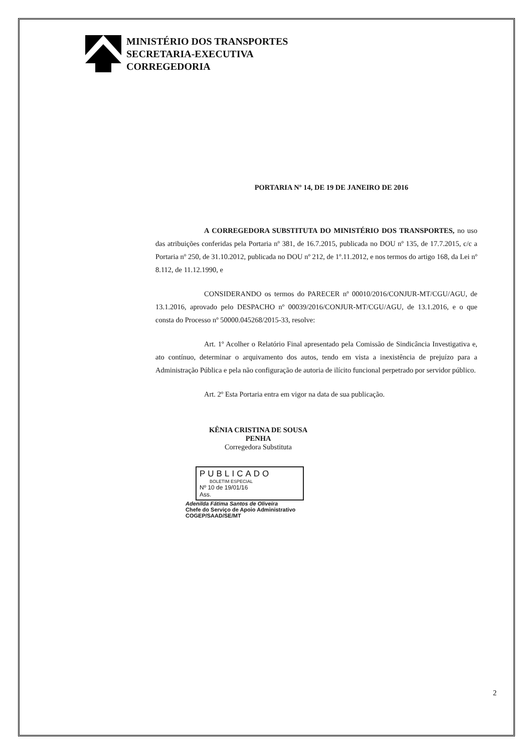MINISTÉRIO DOS TRANSPORTES
SECRETARIA-EXECUTIVA
CORREGEDORIA
PORTARIA Nº 14, DE 19 DE JANEIRO DE 2016
A CORREGEDORA SUBSTITUTA DO MINISTÉRIO DOS TRANSPORTES, no uso das atribuições conferidas pela Portaria nº 381, de 16.7.2015, publicada no DOU nº 135, de 17.7.2015, c/c a Portaria nº 250, de 31.10.2012, publicada no DOU nº 212, de 1º.11.2012, e nos termos do artigo 168, da Lei nº 8.112, de 11.12.1990, e
CONSIDERANDO os termos do PARECER nº 00010/2016/CONJUR-MT/CGU/AGU, de 13.1.2016, aprovado pelo DESPACHO nº 00039/2016/CONJUR-MT/CGU/AGU, de 13.1.2016, e o que consta do Processo nº 50000.045268/2015-33, resolve:
Art. 1º Acolher o Relatório Final apresentado pela Comissão de Sindicância Investigativa e, ato contínuo, determinar o arquivamento dos autos, tendo em vista a inexistência de prejuízo para a Administração Pública e pela não configuração de autoria de ilícito funcional perpetrado por servidor público.
Art. 2º Esta Portaria entra em vigor na data de sua publicação.
KÊNIA CRISTINA DE SOUSA PENHA
Corregedora Substituta
PUBLICADO
BOLETIM ESPECIAL
Nº 10 de 19/01/16
Ass.
Adenilda Fátima Santos de Oliveira
Chefe do Serviço de Apoio Administrativo
COGEP/SAAD/SE/MT
2